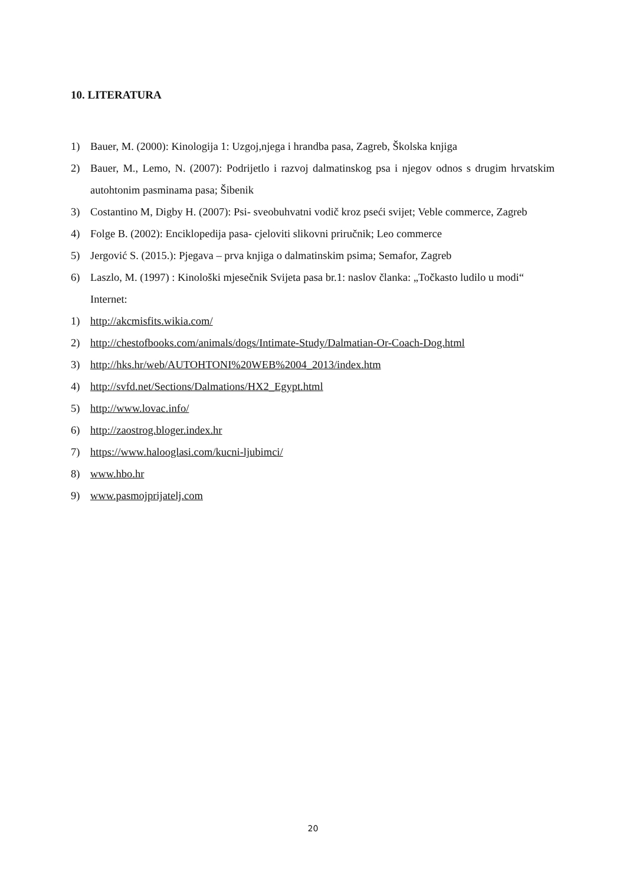10. LITERATURA
1) Bauer, M. (2000): Kinologija 1: Uzgoj,njega i hrandba pasa, Zagreb, Školska knjiga
2) Bauer, M., Lemo, N. (2007): Podrijetlo i razvoj dalmatinskog psa i njegov odnos s drugim hrvatskim autohtonim pasminama pasa; Šibenik
3) Costantino M, Digby H. (2007): Psi- sveobuhvatni vodič kroz pseći svijet; Veble commerce, Zagreb
4) Folge B. (2002): Enciklopedija pasa- cjeloviti slikovni priručnik; Leo commerce
5) Jergović S. (2015.): Pjegava – prva knjiga o dalmatinskim psima; Semafor, Zagreb
6) Laszlo, M. (1997) : Kinološki mjesečnik Svijeta pasa br.1: naslov članka: „Točkasto ludilo u modi“
Internet:
1) http://akcmisfits.wikia.com/
2) http://chestofbooks.com/animals/dogs/Intimate-Study/Dalmatian-Or-Coach-Dog.html
3) http://hks.hr/web/AUTOHTONI%20WEB%2004_2013/index.htm
4) http://svfd.net/Sections/Dalmations/HX2_Egypt.html
5) http://www.lovac.info/
6) http://zaostrog.bloger.index.hr
7) https://www.halooglasi.com/kucni-ljubimci/
8) www.hbo.hr
9) www.pasmojprijatelj.com
20